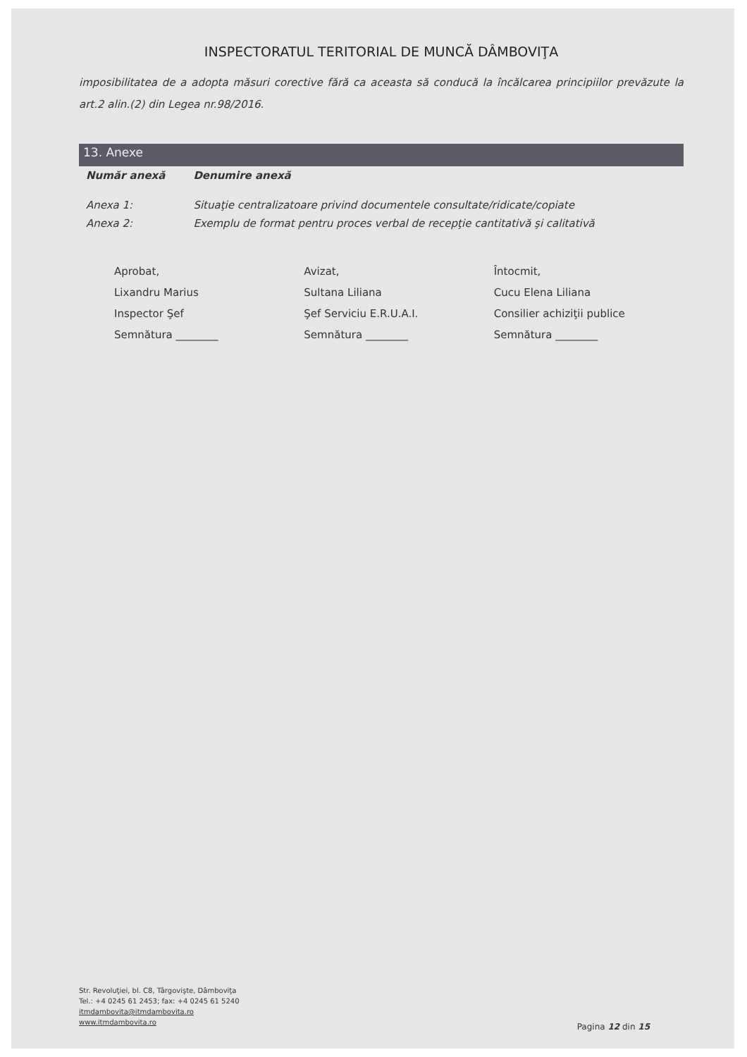INSPECTORATUL TERITORIAL DE MUNCĂ DÂMBOVIŢA
imposibilitatea de a adopta măsuri corective fără ca aceasta să conducă la încălcarea principiilor prevăzute la art.2 alin.(2) din Legea nr.98/2016.
13. Anexe
| Număr anexă | Denumire anexă |
| --- | --- |
| Anexa 1: | Situaţie centralizatoare privind documentele consultate/ridicate/copiate |
| Anexa 2: | Exemplu de format pentru proces verbal de recepţie cantitativă şi calitativă |
| Aprobat, | Avizat, | Întocmit, |
| Lixandru Marius | Sultana Liliana | Cucu Elena Liliana |
| Inspector Şef | Şef Serviciu E.R.U.A.I. | Consilier achiziţii publice |
| Semnătura ________ | Semnătura ________ | Semnătura ________ |
Str. Revoluţiei, bl. C8, Târgovişte, Dâmboviţa
Tel.: +4 0245 61 2453; fax: +4 0245 61 5240
itmdambovita@itmdambovita.ro
www.itmdambovita.ro
Pagina 12 din 15